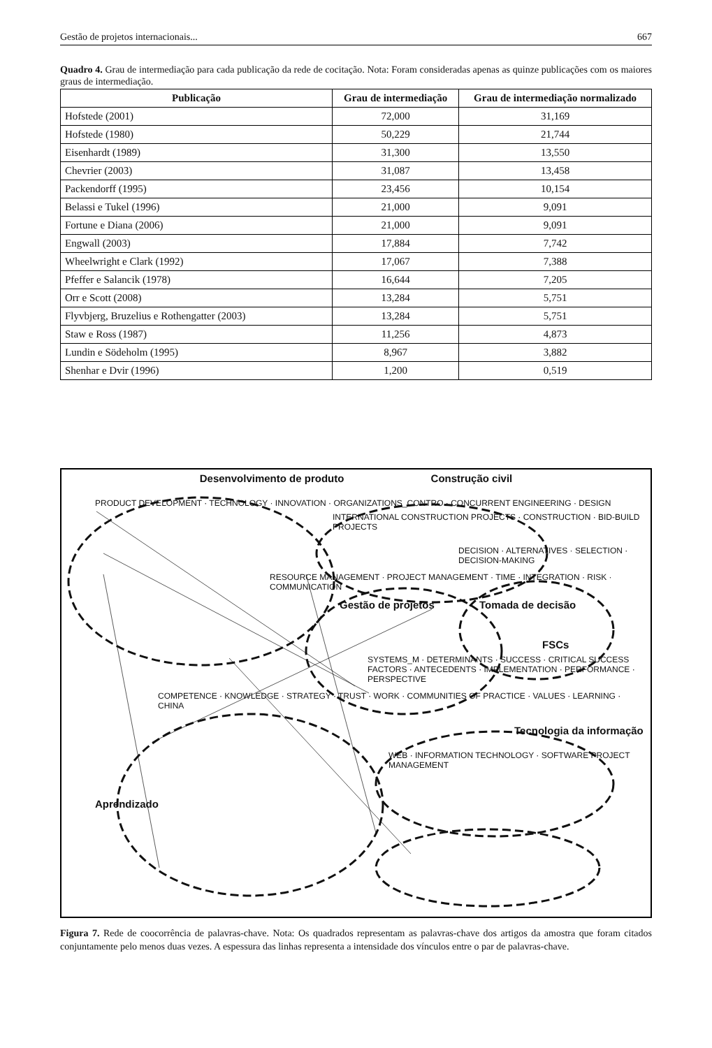Gestão de projetos internacionais... 667
Quadro 4. Grau de intermediação para cada publicação da rede de cocitação. Nota: Foram consideradas apenas as quinze publicações com os maiores graus de intermediação.
| Publicação | Grau de intermediação | Grau de intermediação normalizado |
| --- | --- | --- |
| Hofstede (2001) | 72,000 | 31,169 |
| Hofstede (1980) | 50,229 | 21,744 |
| Eisenhardt (1989) | 31,300 | 13,550 |
| Chevrier (2003) | 31,087 | 13,458 |
| Packendorff (1995) | 23,456 | 10,154 |
| Belassi e Tukel (1996) | 21,000 | 9,091 |
| Fortune e Diana (2006) | 21,000 | 9,091 |
| Engwall (2003) | 17,884 | 7,742 |
| Wheelwright e Clark (1992) | 17,067 | 7,388 |
| Pfeffer e Salancik (1978) | 16,644 | 7,205 |
| Orr e Scott (2008) | 13,284 | 5,751 |
| Flyvbjerg, Bruzelius e Rothengatter (2003) | 13,284 | 5,751 |
| Staw e Ross (1987) | 11,256 | 4,873 |
| Lundin e Södeholm (1995) | 8,967 | 3,882 |
| Shenhar e Dvir (1996) | 1,200 | 0,519 |
Desenvolvimento de produto Construção civil
PRODUCT DEVELOPMENT · TECHNOLOGY · INNOVATION · ORGANIZATIONS_CONTRO · CONCURRENT ENGINEERING · DESIGN
INTERNATIONAL CONSTRUCTION PROJECTS · CONSTRUCTION · BID-BUILD PROJECTS
DECISION · ALTERNATIVES · SELECTION · DECISION-MAKING
RESOURCE MANAGEMENT · PROJECT MANAGEMENT · TIME · INTEGRATION · RISK · COMMUNICATION
Gestão de projetos Tomada de decisão
FSCs
SYSTEMS_M · DETERMINANTS · SUCCESS · CRITICAL SUCCESS FACTORS · ANTECEDENTS · IMPLEMENTATION · PERFORMANCE · PERSPECTIVE
COMPETENCE · KNOWLEDGE · STRATEGY · TRUST · WORK · COMMUNITIES OF PRACTICE · VALUES · LEARNING · CHINA
Tecnologia da informação
WEB · INFORMATION TECHNOLOGY · SOFTWARE PROJECT MANAGEMENT
Aprendizado
Figura 7. Rede de coocorrência de palavras-chave. Nota: Os quadrados representam as palavras-chave dos artigos da amostra que foram citados conjuntamente pelo menos duas vezes. A espessura das linhas representa a intensidade dos vínculos entre o par de palavras-chave.